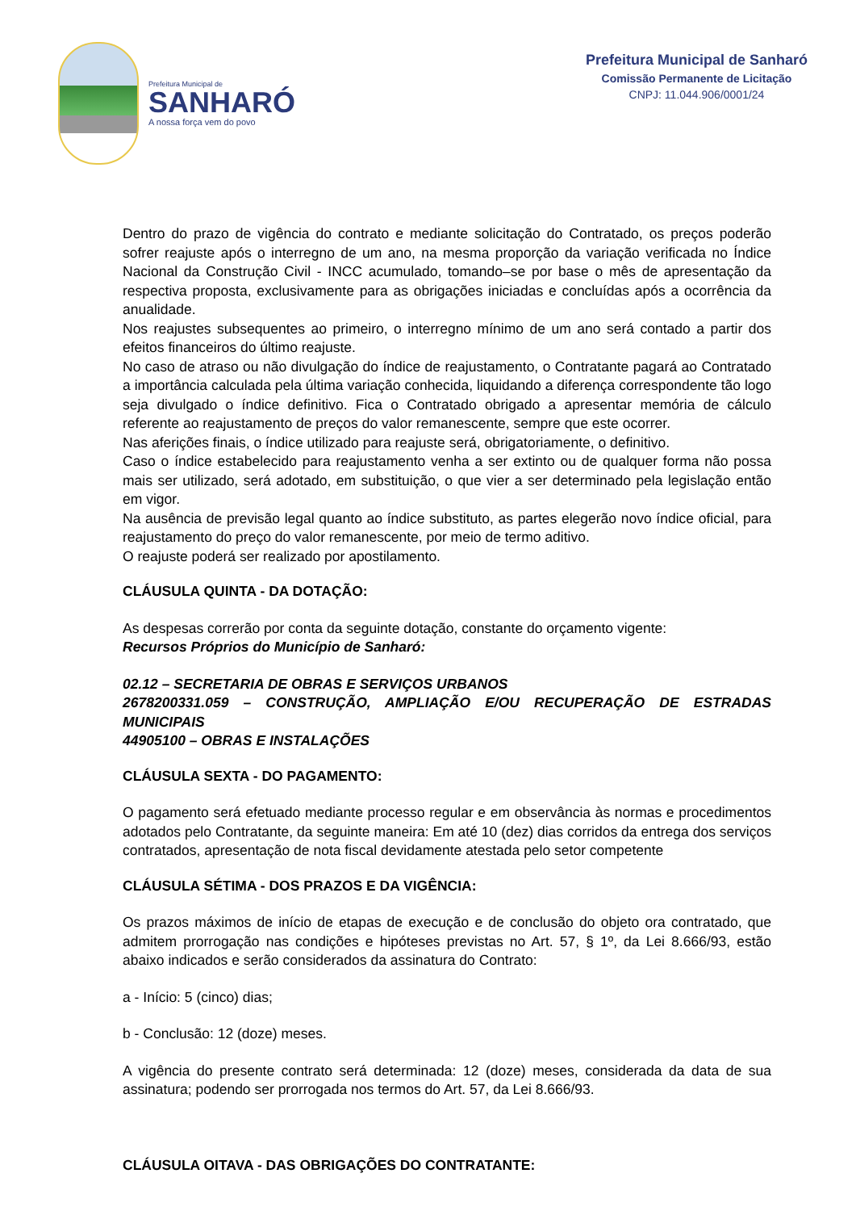Prefeitura Municipal de
SANHARÓ
A nossa força vem do povo
Prefeitura Municipal de Sanharó
Comissão Permanente de Licitação
CNPJ: 11.044.906/0001/24
Dentro do prazo de vigência do contrato e mediante solicitação do Contratado, os preços poderão sofrer reajuste após o interregno de um ano, na mesma proporção da variação verificada no Índice Nacional da Construção Civil - INCC acumulado, tomando–se por base o mês de apresentação da respectiva proposta, exclusivamente para as obrigações iniciadas e concluídas após a ocorrência da anualidade.
Nos reajustes subsequentes ao primeiro, o interregno mínimo de um ano será contado a partir dos efeitos financeiros do último reajuste.
No caso de atraso ou não divulgação do índice de reajustamento, o Contratante pagará ao Contratado a importância calculada pela última variação conhecida, liquidando a diferença correspondente tão logo seja divulgado o índice definitivo. Fica o Contratado obrigado a apresentar memória de cálculo referente ao reajustamento de preços do valor remanescente, sempre que este ocorrer.
Nas aferições finais, o índice utilizado para reajuste será, obrigatoriamente, o definitivo.
Caso o índice estabelecido para reajustamento venha a ser extinto ou de qualquer forma não possa mais ser utilizado, será adotado, em substituição, o que vier a ser determinado pela legislação então em vigor.
Na ausência de previsão legal quanto ao índice substituto, as partes elegerão novo índice oficial, para reajustamento do preço do valor remanescente, por meio de termo aditivo.
O reajuste poderá ser realizado por apostilamento.
CLÁUSULA QUINTA - DA DOTAÇÃO:
As despesas correrão por conta da seguinte dotação, constante do orçamento vigente:
Recursos Próprios do Município de Sanharó:
02.12 – SECRETARIA DE OBRAS E SERVIÇOS URBANOS
2678200331.059 – CONSTRUÇÃO, AMPLIAÇÃO E/OU RECUPERAÇÃO DE ESTRADAS MUNICIPAIS
44905100 – OBRAS E INSTALAÇÕES
CLÁUSULA SEXTA - DO PAGAMENTO:
O pagamento será efetuado mediante processo regular e em observância às normas e procedimentos adotados pelo Contratante, da seguinte maneira: Em até 10 (dez) dias corridos da entrega dos serviços contratados, apresentação de nota fiscal devidamente atestada pelo setor competente
CLÁUSULA SÉTIMA - DOS PRAZOS E DA VIGÊNCIA:
Os prazos máximos de início de etapas de execução e de conclusão do objeto ora contratado, que admitem prorrogação nas condições e hipóteses previstas no Art. 57, § 1º, da Lei 8.666/93, estão abaixo indicados e serão considerados da assinatura do Contrato:
a - Início: 5 (cinco) dias;
b - Conclusão: 12 (doze) meses.
A vigência do presente contrato será determinada: 12 (doze) meses, considerada da data de sua assinatura; podendo ser prorrogada nos termos do Art. 57, da Lei 8.666/93.
CLÁUSULA OITAVA - DAS OBRIGAÇÕES DO CONTRATANTE: